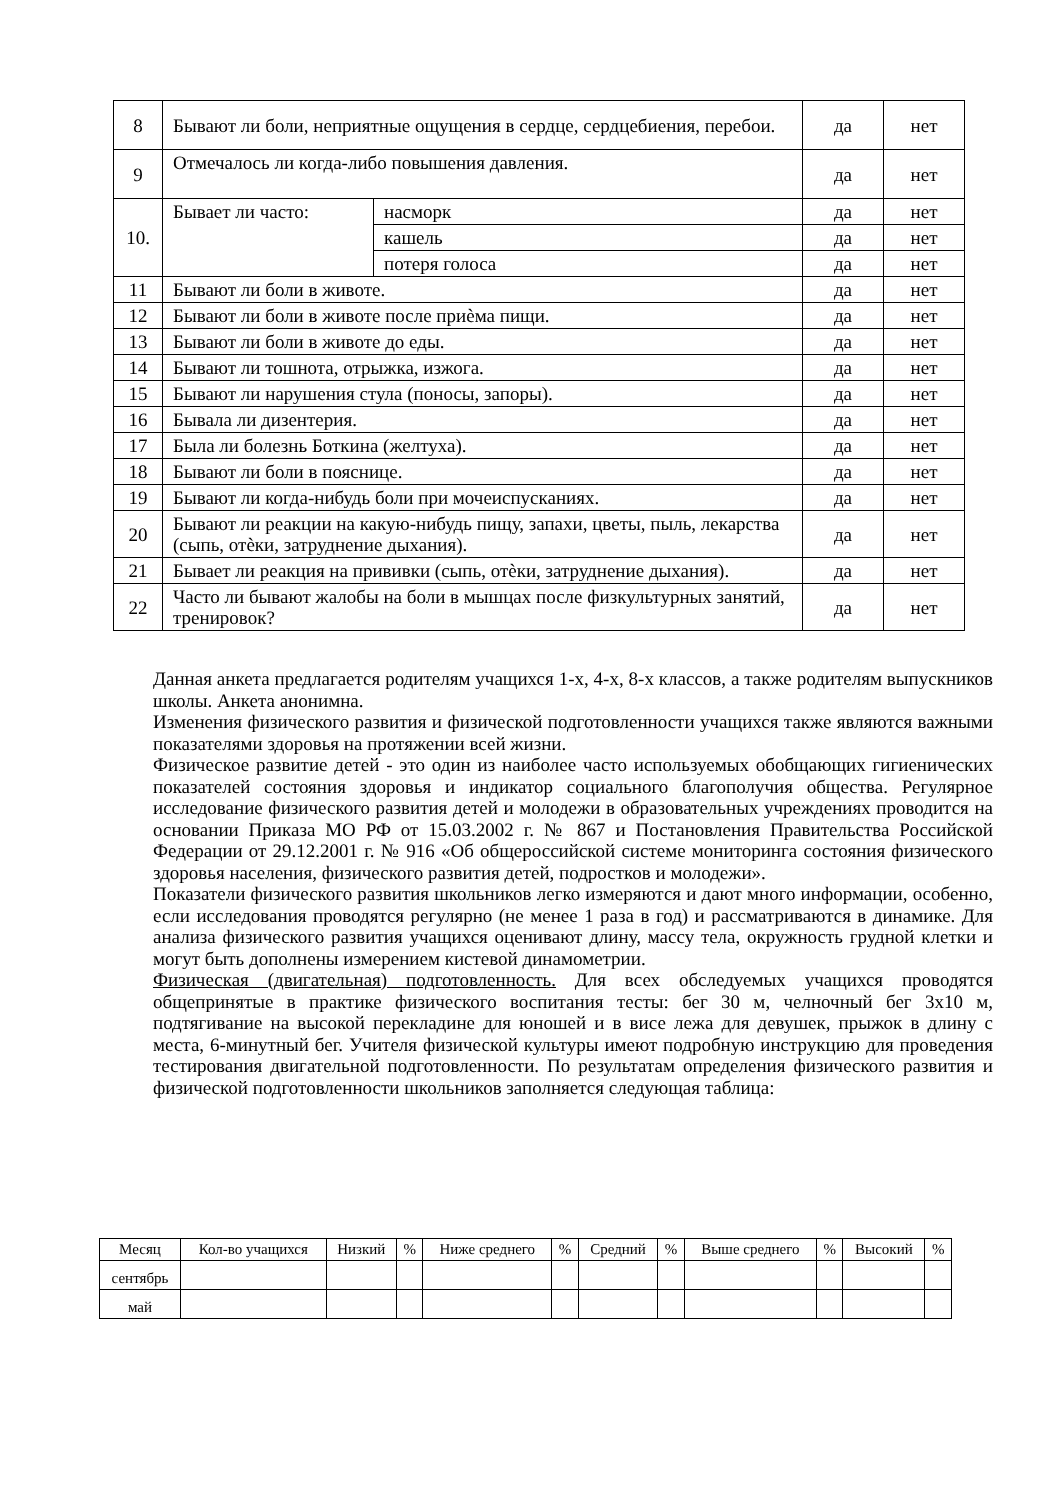| 8 | Бывают ли боли, неприятные ощущения в сердце, сердцебиения, перебои. | | да | нет |
| 9 | Отмечалось ли когда-либо повышения давления. | | да | нет |
| 10. | Бывает ли часто: | насморк | да | нет |
| | | кашель | да | нет |
| | | потеря голоса | да | нет |
| 11 | Бывают ли боли в животе. | | да | нет |
| 12 | Бывают ли боли в животе после приѐма пищи. | | да | нет |
| 13 | Бывают ли боли в животе до еды. | | да | нет |
| 14 | Бывают ли тошнота, отрыжка, изжога. | | да | нет |
| 15 | Бывают ли нарушения стула (поносы, запоры). | | да | нет |
| 16 | Бывала ли дизентерия. | | да | нет |
| 17 | Была ли болезнь Боткина (желтуха). | | да | нет |
| 18 | Бывают ли боли в пояснице. | | да | нет |
| 19 | Бывают ли когда-нибудь боли при мочеиспусканиях. | | да | нет |
| 20 | Бывают ли реакции на какую-нибудь пищу, запахи, цветы, пыль, лекарства (сыпь, отѐки, затруднение дыхания). | | да | нет |
| 21 | Бывает ли реакция на прививки (сыпь, отѐки, затруднение дыхания). | | да | нет |
| 22 | Часто ли бывают жалобы на боли в мышцах после физкультурных занятий, тренировок? | | да | нет |
Данная анкета предлагается родителям учащихся 1-х, 4-х, 8-х классов, а также родителям выпускников школы. Анкета анонимна.
Изменения физического развития и физической подготовленности учащихся также являются важными показателями здоровья на протяжении всей жизни.
Физическое развитие детей - это один из наиболее часто используемых обобщающих гигиенических показателей состояния здоровья и индикатор социального благополучия общества. Регулярное исследование физического развития детей и молодежи в образовательных учреждениях проводится на основании Приказа МО РФ от 15.03.2002 г. № 867 и Постановления Правительства Российской Федерации от 29.12.2001 г. № 916 «Об общероссийской системе мониторинга состояния физического здоровья населения, физического развития детей, подростков и молодежи».
Показатели физического развития школьников легко измеряются и дают много информации, особенно, если исследования проводятся регулярно (не менее 1 раза в год) и рассматриваются в динамике. Для анализа физического развития учащихся оценивают длину, массу тела, окружность грудной клетки и могут быть дополнены измерением кистевой динамометрии.
Физическая (двигательная) подготовленность. Для всех обследуемых учащихся проводятся общепринятые в практике физического воспитания тесты: бег 30 м, челночный бег 3х10 м, подтягивание на высокой перекладине для юношей и в висе лежа для девушек, прыжок в длину с места, 6-минутный бег. Учителя физической культуры имеют подробную инструкцию для проведения тестирования двигательной подготовленности. По результатам определения физического развития и физической подготовленности школьников заполняется следующая таблица:
| Месяц | Кол-во учащихся | Низкий | % | Ниже среднего | % | Средний | % | Выше среднего | % | Высокий | % |
| --- | --- | --- | --- | --- | --- | --- | --- | --- | --- | --- | --- |
| сентябрь | | | | | | | | | | | |
| май | | | | | | | | | | | |